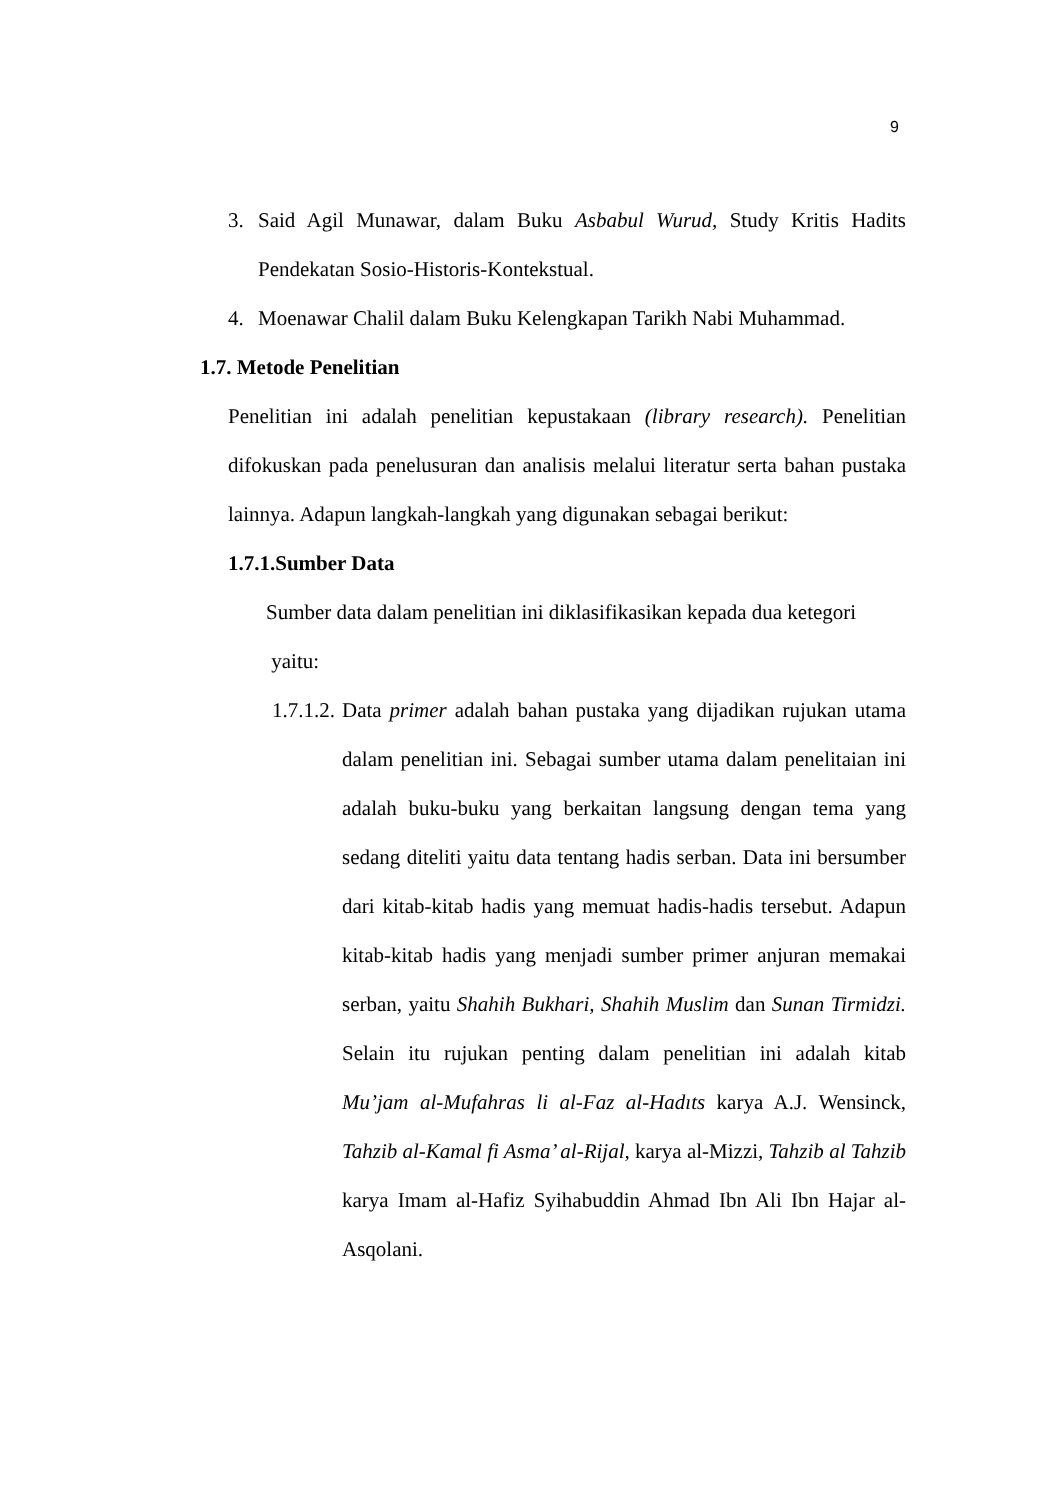9
3. Said Agil Munawar, dalam Buku Asbabul Wurud, Study Kritis Hadits Pendekatan Sosio-Historis-Kontekstual.
4. Moenawar Chalil dalam Buku Kelengkapan Tarikh Nabi Muhammad.
1.7. Metode Penelitian
Penelitian ini adalah penelitian kepustakaan (library research). Penelitian difokuskan pada penelusuran dan analisis melalui literatur serta bahan pustaka lainnya. Adapun langkah-langkah yang digunakan sebagai berikut:
1.7.1.Sumber Data
Sumber data dalam penelitian ini diklasifikasikan kepada dua ketegori
yaitu:
1.7.1.2.
Data primer adalah bahan pustaka yang dijadikan rujukan utama dalam penelitian ini. Sebagai sumber utama dalam penelitaian ini adalah buku-buku yang berkaitan langsung dengan tema yang sedang diteliti yaitu data tentang hadis serban. Data ini bersumber dari kitab-kitab hadis yang memuat hadis-hadis tersebut. Adapun kitab-kitab hadis yang menjadi sumber primer anjuran memakai serban, yaitu Shahih Bukhari, Shahih Muslim dan Sunan Tirmidzi. Selain itu rujukan penting dalam penelitian ini adalah kitab Mu’jam al-Mufahras li al-Faz al-Hadıts karya A.J. Wensinck, Tahzib al-Kamal fi Asma’ al-Rijal, karya al-Mizzi, Tahzib al Tahzib karya Imam al-Hafiz Syihabuddin Ahmad Ibn Ali Ibn Hajar al-Asqolani.